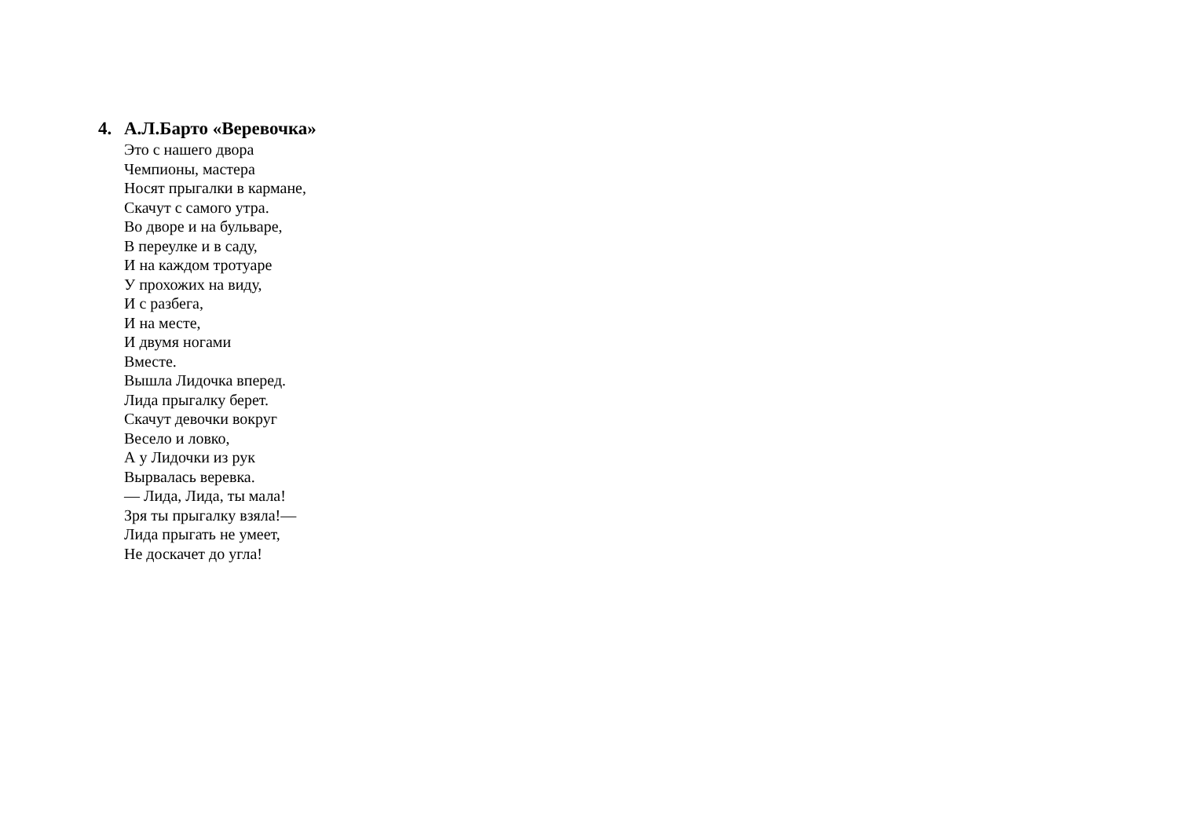4. А.Л.Барто «Веревочка»
Это с нашего двора
Чемпионы, мастера
Носят прыгалки в кармане,
Скачут с самого утра.
Во дворе и на бульваре,
В переулке и в саду,
И на каждом тротуаре
У прохожих на виду,
И с разбега,
И на месте,
И двумя ногами
Вместе.
Вышла Лидочка вперед.
Лида прыгалку берет.
Скачут девочки вокруг
Весело и ловко,
А у Лидочки из рук
Вырвалась веревка.
— Лида, Лида, ты мала!
Зря ты прыгалку взяла!—
Лида прыгать не умеет,
Не доскачет до угла!